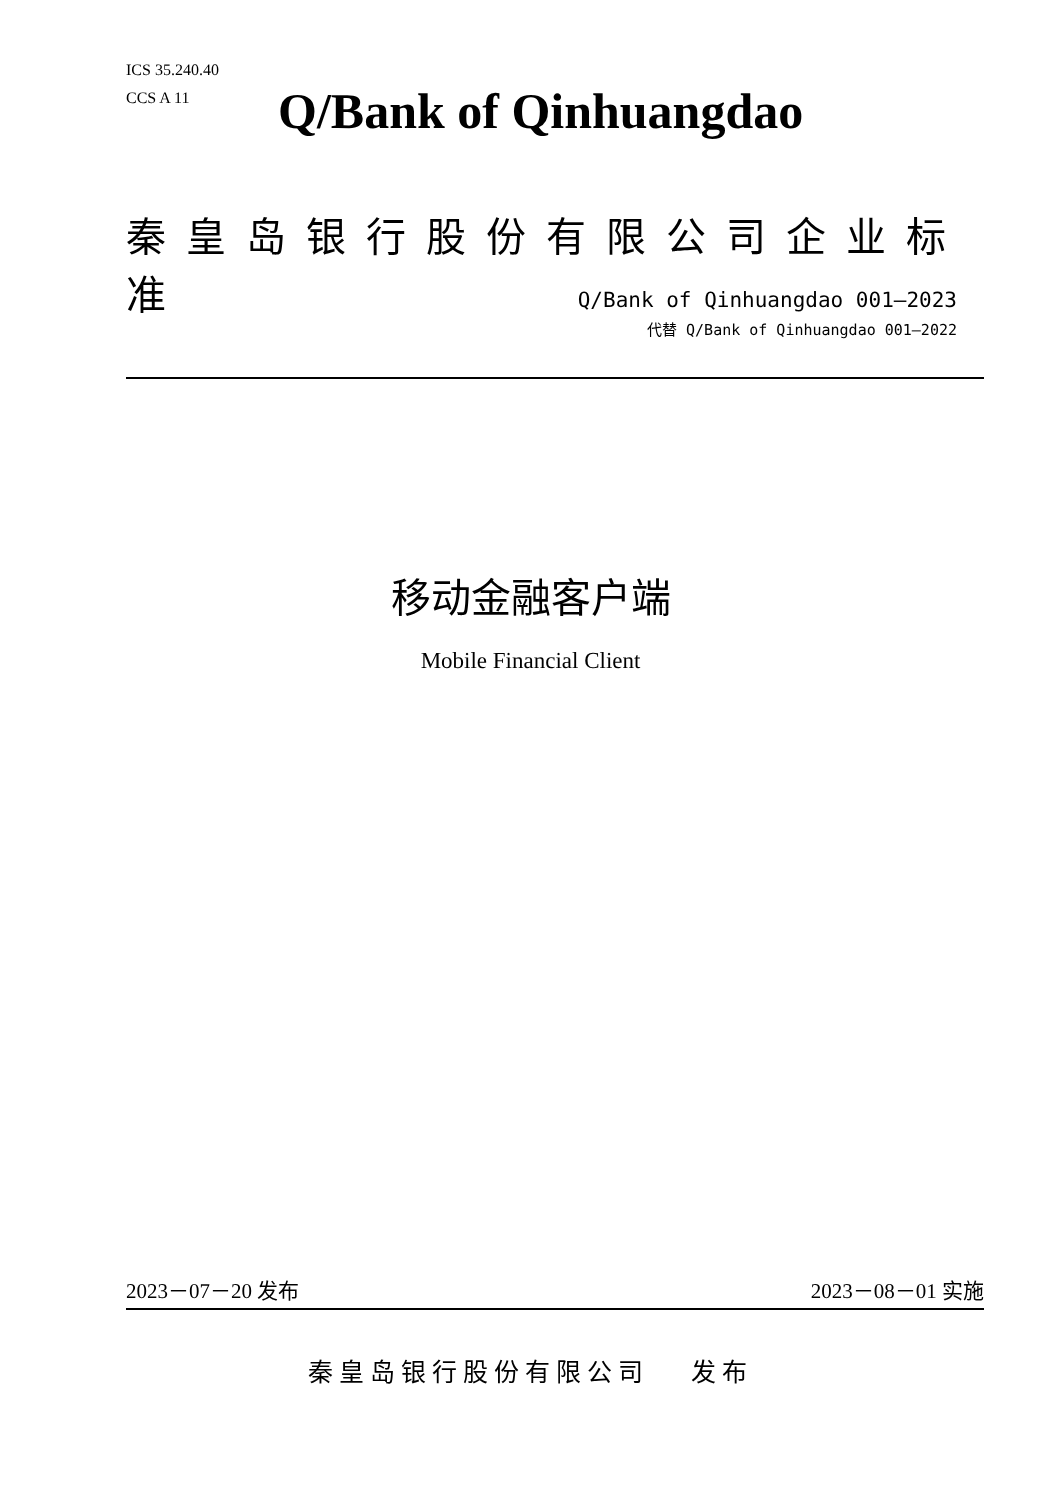ICS 35.240.40
CCS A 11
Q/Bank of Qinhuangdao
秦皇岛银行股份有限公司企业标准
Q/Bank of Qinhuangdao 001—2023
代替 Q/Bank of Qinhuangdao 001—2022
移动金融客户端
Mobile Financial Client
2023－07－20 发布 2023－08－01 实施
秦皇岛银行股份有限公司 发布